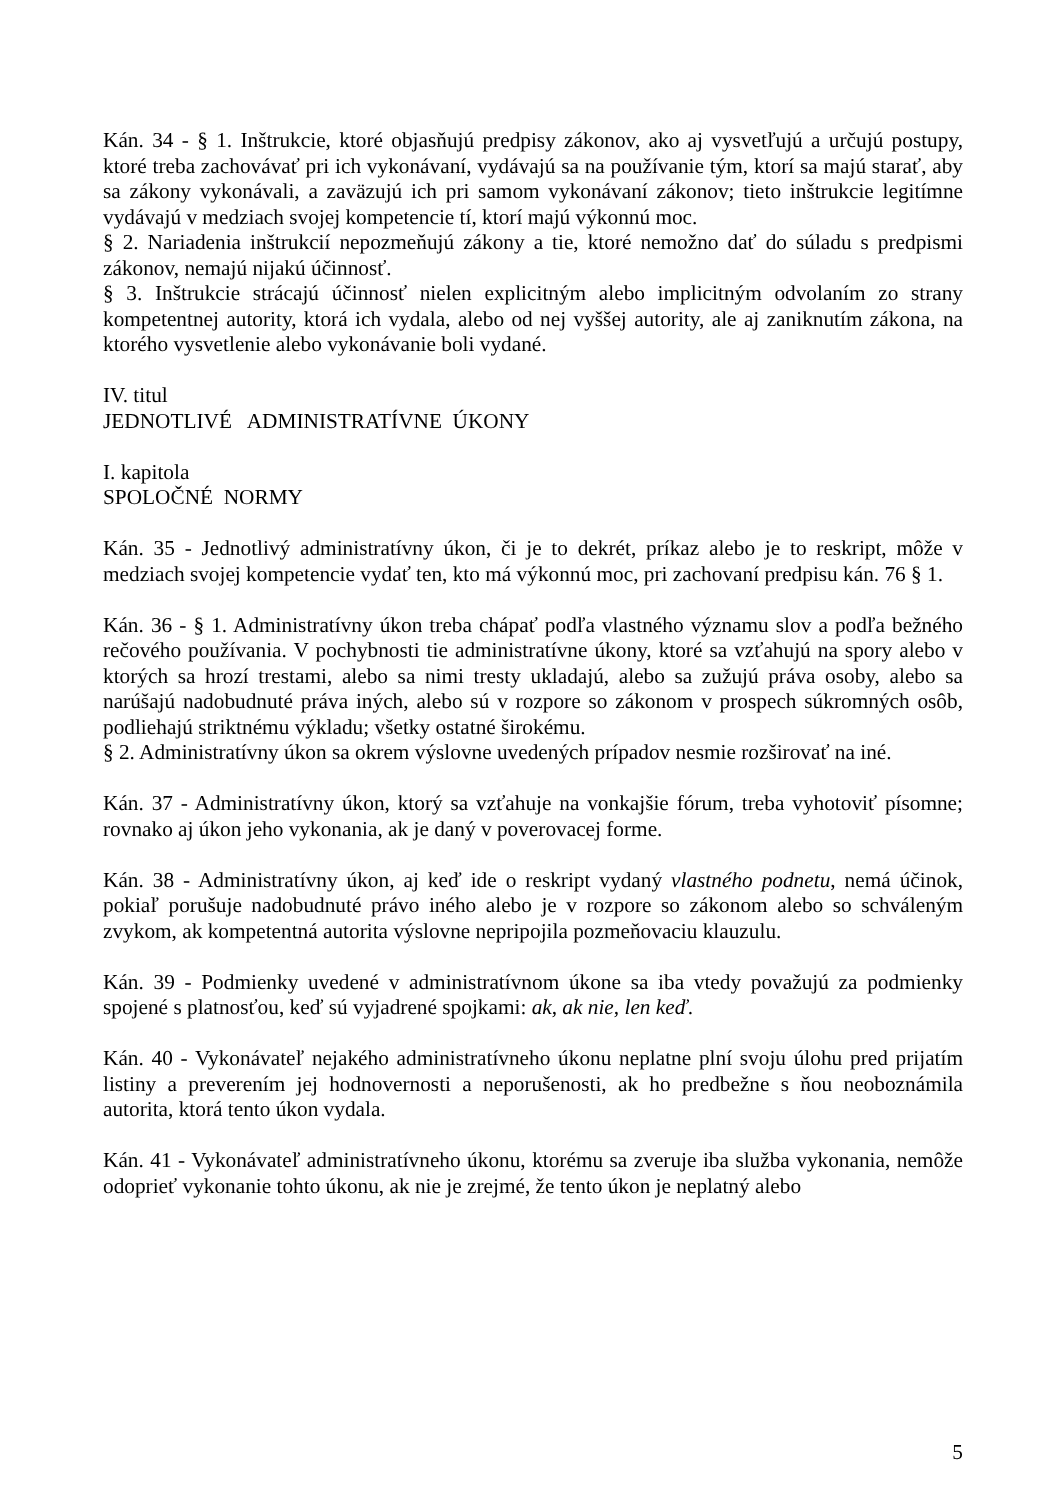Kán. 34 - § 1. Inštrukcie, ktoré objasňujú predpisy zákonov, ako aj vysvetľujú a určujú postupy, ktoré treba zachovávať pri ich vykonávaní, vydávajú sa na používanie tým, ktorí sa majú starať, aby sa zákony vykonávali, a zaväzujú ich pri samom vykonávaní zákonov; tieto inštrukcie legitímne vydávajú v medziach svojej kompetencie tí, ktorí majú výkonnú moc.
§ 2. Nariadenia inštrukcií nepozmeňujú zákony a tie, ktoré nemožno dať do súladu s predpismi zákonov, nemajú nijakú účinnosť.
§ 3. Inštrukcie strácajú účinnosť nielen explicitným alebo implicitným odvolaním zo strany kompetentnej autority, ktorá ich vydala, alebo od nej vyššej autority, ale aj zaniknutím zákona, na ktorého vysvetlenie alebo vykonávanie boli vydané.
IV. titul
JEDNOTLIVÉ ADMINISTRATÍVNE ÚKONY
I. kapitola
SPOLOČNÉ NORMY
Kán. 35 - Jednotlivý administratívny úkon, či je to dekrét, príkaz alebo je to reskript, môže v medziach svojej kompetencie vydať ten, kto má výkonnú moc, pri zachovaní predpisu kán. 76 § 1.
Kán. 36 - § 1. Administratívny úkon treba chápať podľa vlastného významu slov a podľa bežného rečového používania. V pochybnosti tie administratívne úkony, ktoré sa vzťahujú na spory alebo v ktorých sa hrozí trestami, alebo sa nimi tresty ukladajú, alebo sa zužujú práva osoby, alebo sa narúšajú nadobudnuté práva iných, alebo sú v rozpore so zákonom v prospech súkromných osôb, podliehajú striktnému výkladu; všetky ostatné širokému.
§ 2. Administratívny úkon sa okrem výslovne uvedených prípadov nesmie rozširovať na iné.
Kán. 37 - Administratívny úkon, ktorý sa vzťahuje na vonkajšie fórum, treba vyhotoviť písomne; rovnako aj úkon jeho vykonania, ak je daný v poverovacej forme.
Kán. 38 - Administratívny úkon, aj keď ide o reskript vydaný vlastného podnetu, nemá účinok, pokiaľ porušuje nadobudnuté právo iného alebo je v rozpore so zákonom alebo so schváleným zvykom, ak kompetentná autorita výslovne nepripojila pozmeňovaciu klauzulu.
Kán. 39 - Podmienky uvedené v administratívnom úkone sa iba vtedy považujú za podmienky spojené s platnosťou, keď sú vyjadrené spojkami: ak, ak nie, len keď.
Kán. 40 - Vykonávateľ nejakého administratívneho úkonu neplatne plní svoju úlohu pred prijatím listiny a preverením jej hodnovernosti a neporušenosti, ak ho predbežne s ňou neoboznámila autorita, ktorá tento úkon vydala.
Kán. 41 - Vykonávateľ administratívneho úkonu, ktorému sa zveruje iba služba vykonania, nemôže odoprieť vykonanie tohto úkonu, ak nie je zrejmé, že tento úkon je neplatný alebo
5